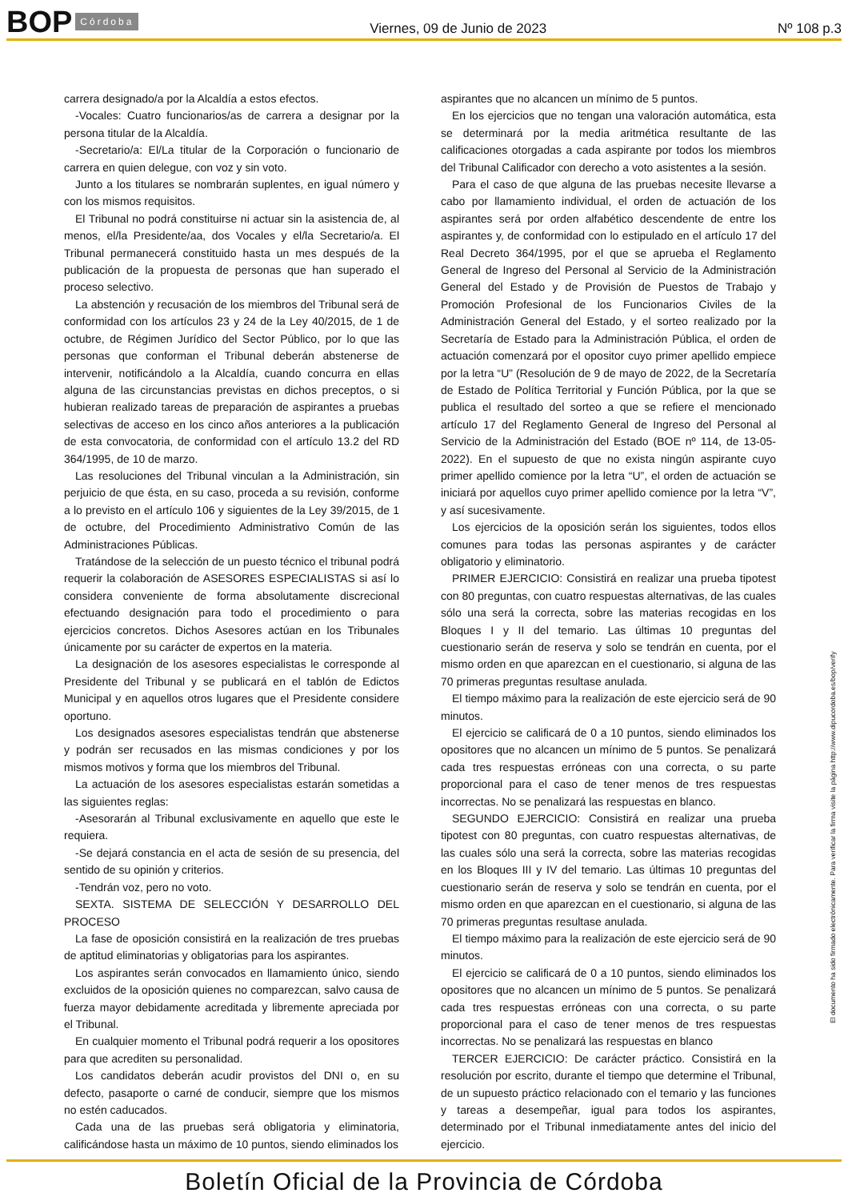BOP Córdoba
Viernes, 09 de Junio de 2023 Nº 108 p.3
carrera designado/a por la Alcaldía a estos efectos.
-Vocales: Cuatro funcionarios/as de carrera a designar por la persona titular de la Alcaldía.
-Secretario/a: El/La titular de la Corporación o funcionario de carrera en quien delegue, con voz y sin voto.
Junto a los titulares se nombrarán suplentes, en igual número y con los mismos requisitos.
El Tribunal no podrá constituirse ni actuar sin la asistencia de, al menos, el/la Presidente/aa, dos Vocales y el/la Secretario/a. El Tribunal permanecerá constituido hasta un mes después de la publicación de la propuesta de personas que han superado el proceso selectivo.
La abstención y recusación de los miembros del Tribunal será de conformidad con los artículos 23 y 24 de la Ley 40/2015, de 1 de octubre, de Régimen Jurídico del Sector Público, por lo que las personas que conforman el Tribunal deberán abstenerse de intervenir, notificándolo a la Alcaldía, cuando concurra en ellas alguna de las circunstancias previstas en dichos preceptos, o si hubieran realizado tareas de preparación de aspirantes a pruebas selectivas de acceso en los cinco años anteriores a la publicación de esta convocatoria, de conformidad con el artículo 13.2 del RD 364/1995, de 10 de marzo.
Las resoluciones del Tribunal vinculan a la Administración, sin perjuicio de que ésta, en su caso, proceda a su revisión, conforme a lo previsto en el artículo 106 y siguientes de la Ley 39/2015, de 1 de octubre, del Procedimiento Administrativo Común de las Administraciones Públicas.
Tratándose de la selección de un puesto técnico el tribunal podrá requerir la colaboración de ASESORES ESPECIALISTAS si así lo considera conveniente de forma absolutamente discrecional efectuando designación para todo el procedimiento o para ejercicios concretos. Dichos Asesores actúan en los Tribunales únicamente por su carácter de expertos en la materia.
La designación de los asesores especialistas le corresponde al Presidente del Tribunal y se publicará en el tablón de Edictos Municipal y en aquellos otros lugares que el Presidente considere oportuno.
Los designados asesores especialistas tendrán que abstenerse y podrán ser recusados en las mismas condiciones y por los mismos motivos y forma que los miembros del Tribunal.
La actuación de los asesores especialistas estarán sometidas a las siguientes reglas:
-Asesorarán al Tribunal exclusivamente en aquello que este le requiera.
-Se dejará constancia en el acta de sesión de su presencia, del sentido de su opinión y criterios.
-Tendrán voz, pero no voto.
SEXTA. SISTEMA DE SELECCIÓN Y DESARROLLO DEL PROCESO
La fase de oposición consistirá en la realización de tres pruebas de aptitud eliminatorias y obligatorias para los aspirantes.
Los aspirantes serán convocados en llamamiento único, siendo excluidos de la oposición quienes no comparezcan, salvo causa de fuerza mayor debidamente acreditada y libremente apreciada por el Tribunal.
En cualquier momento el Tribunal podrá requerir a los opositores para que acrediten su personalidad.
Los candidatos deberán acudir provistos del DNI o, en su defecto, pasaporte o carné de conducir, siempre que los mismos no estén caducados.
Cada una de las pruebas será obligatoria y eliminatoria, calificándose hasta un máximo de 10 puntos, siendo eliminados los
aspirantes que no alcancen un mínimo de 5 puntos.
En los ejercicios que no tengan una valoración automática, esta se determinará por la media aritmética resultante de las calificaciones otorgadas a cada aspirante por todos los miembros del Tribunal Calificador con derecho a voto asistentes a la sesión.
Para el caso de que alguna de las pruebas necesite llevarse a cabo por llamamiento individual, el orden de actuación de los aspirantes será por orden alfabético descendente de entre los aspirantes y, de conformidad con lo estipulado en el artículo 17 del Real Decreto 364/1995, por el que se aprueba el Reglamento General de Ingreso del Personal al Servicio de la Administración General del Estado y de Provisión de Puestos de Trabajo y Promoción Profesional de los Funcionarios Civiles de la Administración General del Estado, y el sorteo realizado por la Secretaría de Estado para la Administración Pública, el orden de actuación comenzará por el opositor cuyo primer apellido empiece por la letra “U” (Resolución de 9 de mayo de 2022, de la Secretaría de Estado de Política Territorial y Función Pública, por la que se publica el resultado del sorteo a que se refiere el mencionado artículo 17 del Reglamento General de Ingreso del Personal al Servicio de la Administración del Estado (BOE nº 114, de 13-05-2022). En el supuesto de que no exista ningún aspirante cuyo primer apellido comience por la letra “U”, el orden de actuación se iniciará por aquellos cuyo primer apellido comience por la letra “V”, y así sucesivamente.
Los ejercicios de la oposición serán los siguientes, todos ellos comunes para todas las personas aspirantes y de carácter obligatorio y eliminatorio.
PRIMER EJERCICIO: Consistirá en realizar una prueba tipotest con 80 preguntas, con cuatro respuestas alternativas, de las cuales sólo una será la correcta, sobre las materias recogidas en los Bloques I y II del temario. Las últimas 10 preguntas del cuestionario serán de reserva y solo se tendrán en cuenta, por el mismo orden en que aparezcan en el cuestionario, si alguna de las 70 primeras preguntas resultase anulada.
El tiempo máximo para la realización de este ejercicio será de 90 minutos.
El ejercicio se calificará de 0 a 10 puntos, siendo eliminados los opositores que no alcancen un mínimo de 5 puntos. Se penalizará cada tres respuestas erróneas con una correcta, o su parte proporcional para el caso de tener menos de tres respuestas incorrectas. No se penalizará las respuestas en blanco.
SEGUNDO EJERCICIO: Consistirá en realizar una prueba tipotest con 80 preguntas, con cuatro respuestas alternativas, de las cuales sólo una será la correcta, sobre las materias recogidas en los Bloques III y IV del temario. Las últimas 10 preguntas del cuestionario serán de reserva y solo se tendrán en cuenta, por el mismo orden en que aparezcan en el cuestionario, si alguna de las 70 primeras preguntas resultase anulada.
El tiempo máximo para la realización de este ejercicio será de 90 minutos.
El ejercicio se calificará de 0 a 10 puntos, siendo eliminados los opositores que no alcancen un mínimo de 5 puntos. Se penalizará cada tres respuestas erróneas con una correcta, o su parte proporcional para el caso de tener menos de tres respuestas incorrectas. No se penalizará las respuestas en blanco
TERCER EJERCICIO: De carácter práctico. Consistirá en la resolución por escrito, durante el tiempo que determine el Tribunal, de un supuesto práctico relacionado con el temario y las funciones y tareas a desempeñar, igual para todos los aspirantes, determinado por el Tribunal inmediatamente antes del inicio del ejercicio.
El documento ha sido firmado electrónicamente. Para verificar la firma visite la página http://www.dipucordoba.es/bop/verify
Boletín Oficial de la Provincia de Córdoba